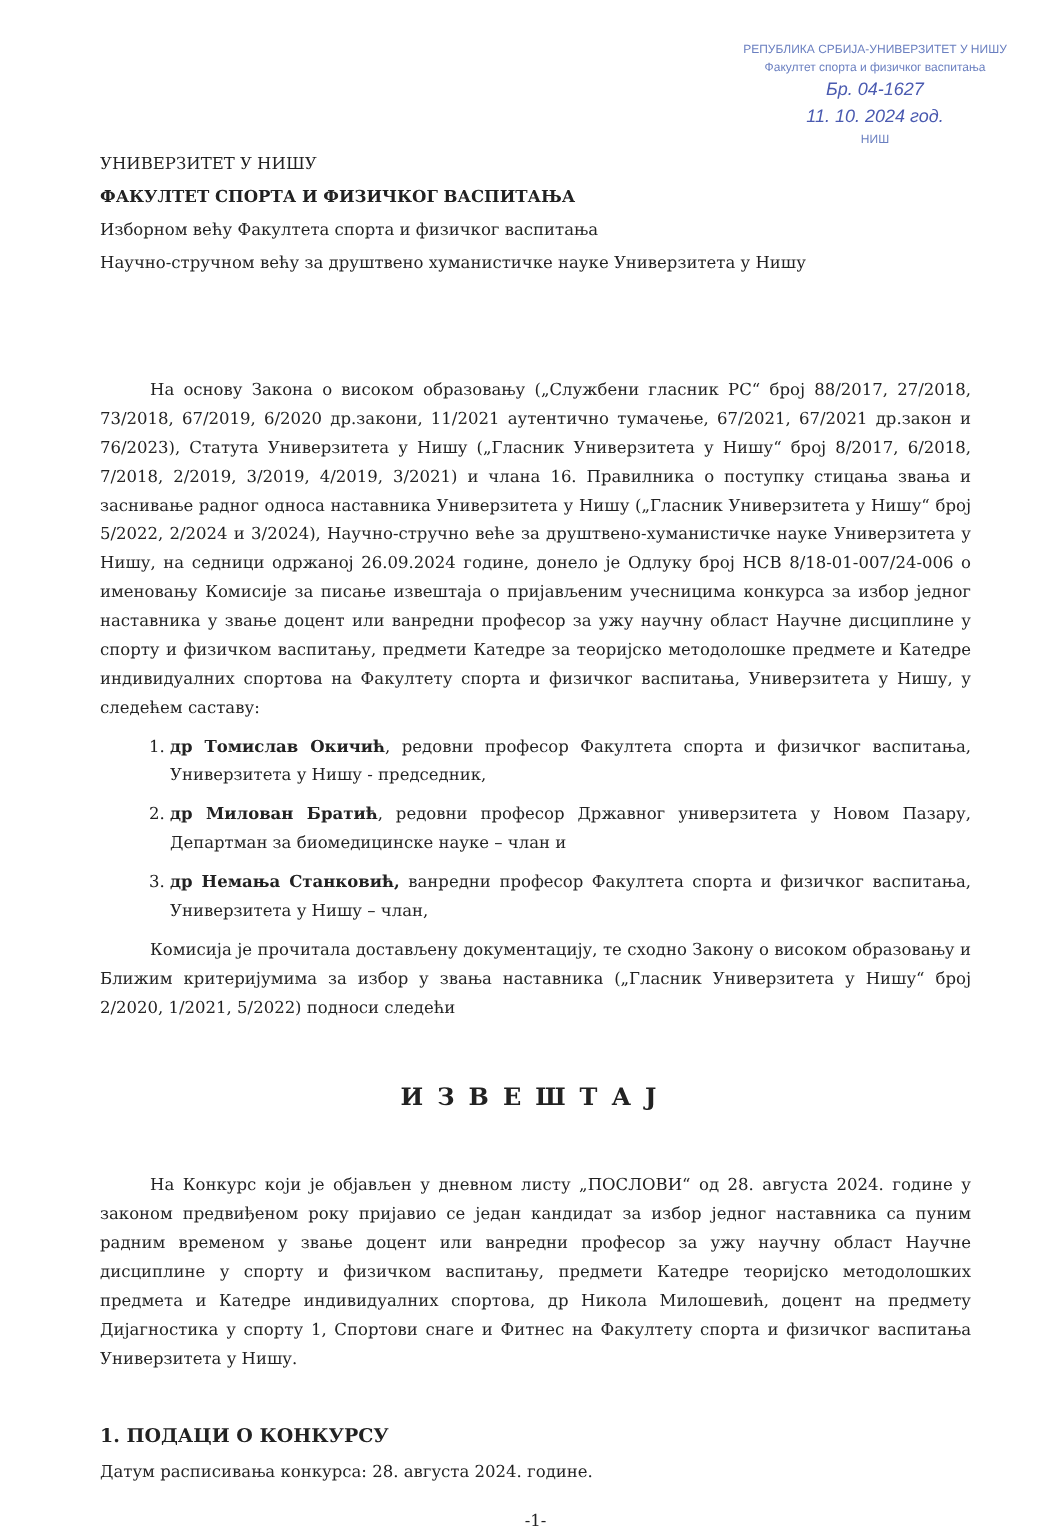РЕПУБЛИКА СРБИЈА-УНИВЕРЗИТЕТ У НИШУ
Факултет спорта и физичког васпитања
Бр. 04-1627
11. 10. 2024 год.
НИШ
УНИВЕРЗИТЕТ У НИШУ
ФАКУЛТЕТ СПОРТА И ФИЗИЧКОГ ВАСПИТАЊА
Изборном већу Факултета спорта и физичког васпитања
Научно-стручном већу за друштвено хуманистичке науке Универзитета у Нишу
На основу Закона о високом образовању („Службени гласник РС“ број 88/2017, 27/2018, 73/2018, 67/2019, 6/2020 др.закони, 11/2021 аутентично тумачење, 67/2021, 67/2021 др.закон и 76/2023), Статута Универзитета у Нишу („Гласник Универзитета у Нишу“ број 8/2017, 6/2018, 7/2018, 2/2019, 3/2019, 4/2019, 3/2021) и члана 16. Правилника о поступку стицања звања и заснивање радног односа наставника Универзитета у Нишу („Гласник Универзитета у Нишу“ број 5/2022, 2/2024 и 3/2024), Научно-стручно веће за друштвено-хуманистичке науке Универзитета у Нишу, на седници одржаној 26.09.2024 године, донело је Одлуку број НСВ 8/18-01-007/24-006 о именовању Комисије за писање извештаја о пријављеним учесницима конкурса за избор једног наставника у звање доцент или ванредни професор за ужу научну област Научне дисциплине у спорту и физичком васпитању, предмети Катедре за теоријско методолошке предмете и Катедре индивидуалних спортова на Факултету спорта и физичког васпитања, Универзитета у Нишу, у следећем саставу:
1. др Томислав Окичић, редовни професор Факултета спорта и физичког васпитања, Универзитета у Нишу - председник,
2. др Милован Братић, редовни професор Државног универзитета у Новом Пазару, Департман за биомедицинске науке – члан и
3. др Немања Станковић, ванредни професор Факултета спорта и физичког васпитања, Универзитета у Нишу – члан,
Комисија је прочитала достављену документацију, те сходно Закону о високом образовању и Ближим критеријумима за избор у звања наставника („Гласник Универзитета у Нишу“ број 2/2020, 1/2021, 5/2022) подноси следећи
ИЗВЕШТАЈ
На Конкурс који је објављен у дневном листу „ПОСЛОВИ“ од 28. августа 2024. године у законом предвиђеном року пријавио се један кандидат за избор једног наставника са пуним радним временом у звање доцент или ванредни професор за ужу научну област Научне дисциплине у спорту и физичком васпитању, предмети Катедре теоријско методолошких предмета и Катедре индивидуалних спортова, др Никола Милошевић, доцент на предмету Дијагностика у спорту 1, Спортови снаге и Фитнес на Факултету спорта и физичког васпитања Универзитета у Нишу.
1. ПОДАЦИ О КОНКУРСУ
Датум расписивања конкурса: 28. августа 2024. године.
-1-